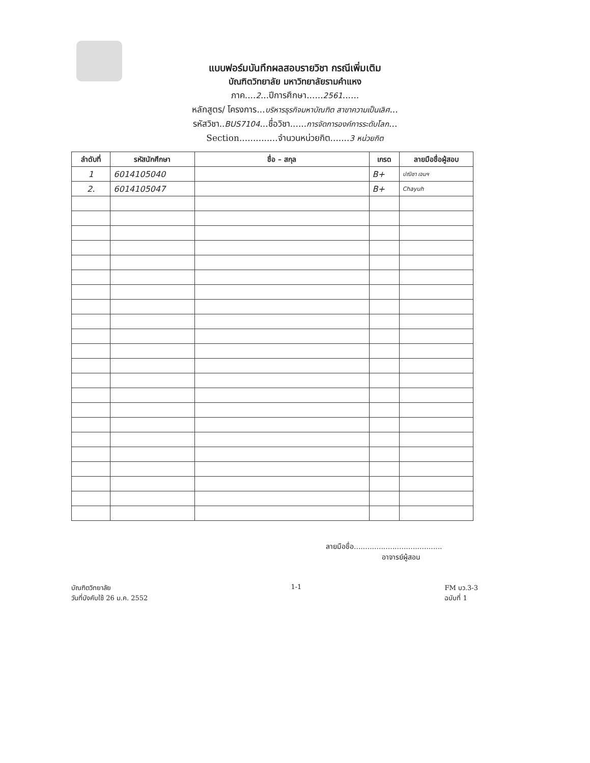แบบฟอร์มบันทึกผลสอบรายวิชา กรณีเพิ่มเติม
บัณฑิตวิทยาลัย มหาวิทยาลัยรามคำแหง
ภาค....2...ปีการศึกษา......2561......
หลักสูตร/ โครงการ...บริหารธุรกิจมหาบัณฑิต สาขาความเป็นเลิศ...
รหัสวิชา..BUS7104...ชื่อวิชา......การจัดการองค์การระดับโลก...
Section..............จำนวนหน่วยกิต.......3 หน่วยกิต
| ลำดับที่ | รหัสนักศึกษา | ชื่อ – สกุล | เกรด | ลายมือชื่อผู้สอบ |
| --- | --- | --- | --- | --- |
| 1 | 6014105040 | | B+ | ปณิชา เจนฯ |
| 2. | 6014105047 | | B+ | Chayuh |
ลายมือชื่อ.......................................
อาจารย์ผู้สอน
บัณฑิตวิทยาลัย
วันที่บังคับใช้ 26 ม.ค. 2552
1-1 FM บว.3-3
ฉบับที่ 1